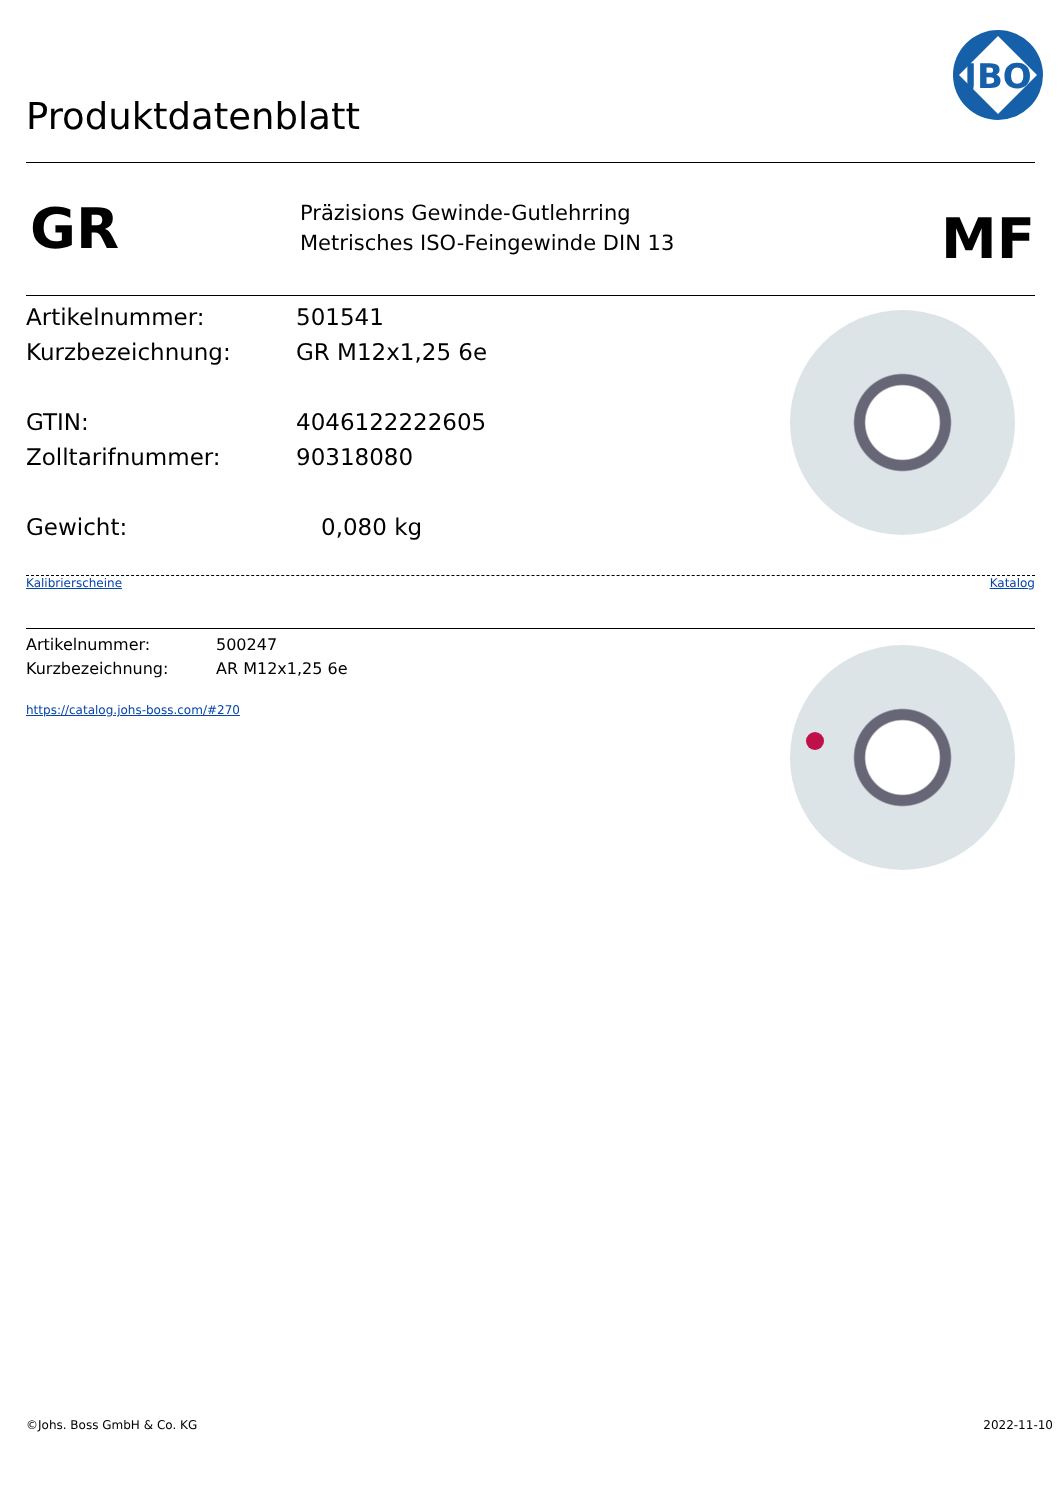Produktdatenblatt
JBO
GR
Präzisions Gewinde-Gutlehrring
Metrisches ISO-Feingewinde DIN 13
MF
Artikelnummer: 501541
Kurzbezeichnung: GR M12x1,25 6e
GTIN: 4046122222605
Zolltarifnummer: 90318080
Gewicht: 0,080 kg
Kalibrierscheine Katalog
Artikelnummer: 500247
Kurzbezeichnung: AR M12x1,25 6e
https://catalog.johs-boss.com/#270
©Johs. Boss GmbH & Co. KG 2022-11-10